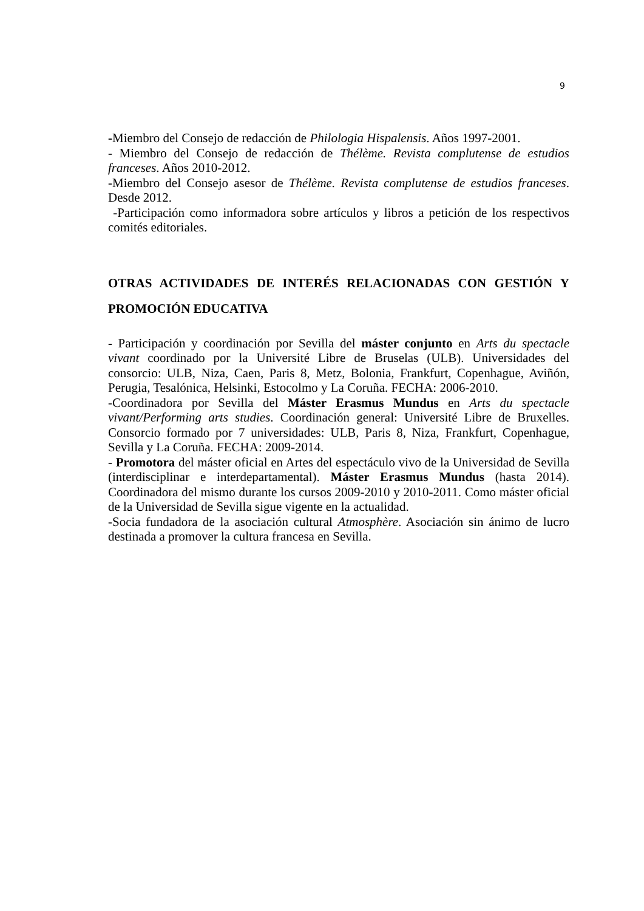9
-Miembro del Consejo de redacción de Philologia Hispalensis. Años 1997-2001.
- Miembro del Consejo de redacción de Thélème. Revista complutense de estudios franceses. Años 2010-2012.
-Miembro del Consejo asesor de Thélème. Revista complutense de estudios franceses. Desde 2012.
-Participación como informadora sobre artículos y libros a petición de los respectivos comités editoriales.
OTRAS ACTIVIDADES DE INTERÉS RELACIONADAS CON GESTIÓN Y PROMOCIÓN EDUCATIVA
- Participación y coordinación por Sevilla del máster conjunto en Arts du spectacle vivant coordinado por la Université Libre de Bruselas (ULB). Universidades del consorcio: ULB, Niza, Caen, Paris 8, Metz, Bolonia, Frankfurt, Copenhague, Aviñón, Perugia, Tesalónica, Helsinki, Estocolmo y La Coruña. FECHA: 2006-2010.
-Coordinadora por Sevilla del Máster Erasmus Mundus en Arts du spectacle vivant/Performing arts studies. Coordinación general: Université Libre de Bruxelles. Consorcio formado por 7 universidades: ULB, Paris 8, Niza, Frankfurt, Copenhague, Sevilla y La Coruña. FECHA: 2009-2014.
- Promotora del máster oficial en Artes del espectáculo vivo de la Universidad de Sevilla (interdisciplinar e interdepartamental). Máster Erasmus Mundus (hasta 2014). Coordinadora del mismo durante los cursos 2009-2010 y 2010-2011. Como máster oficial de la Universidad de Sevilla sigue vigente en la actualidad.
-Socia fundadora de la asociación cultural Atmosphère. Asociación sin ánimo de lucro destinada a promover la cultura francesa en Sevilla.